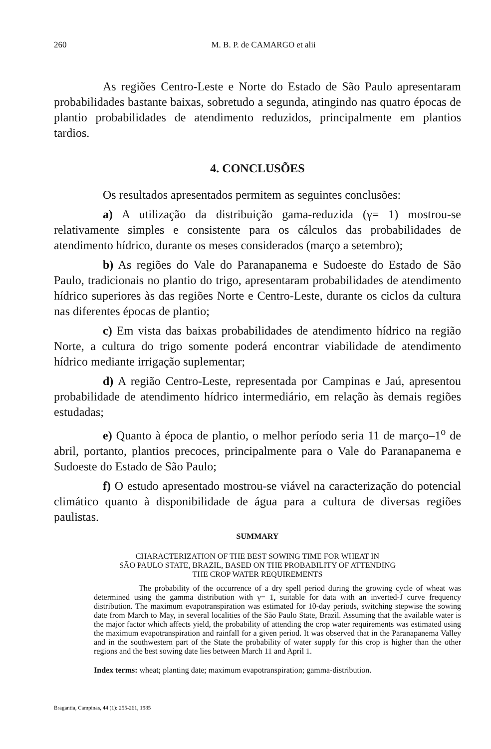260 M. B. P. de CAMARGO et alii
As regiões Centro-Leste e Norte do Estado de São Paulo apresentaram probabilidades bastante baixas, sobretudo a segunda, atingindo nas quatro épocas de plantio probabilidades de atendimento reduzidos, principalmente em plantios tardios.
4. CONCLUSÕES
Os resultados apresentados permitem as seguintes conclusões:
a) A utilização da distribuição gama-reduzida (γ= 1) mostrou-se relativamente simples e consistente para os cálculos das probabilidades de atendimento hídrico, durante os meses considerados (março a setembro);
b) As regiões do Vale do Paranapanema e Sudoeste do Estado de São Paulo, tradicionais no plantio do trigo, apresentaram probabilidades de atendimento hídrico superiores às das regiões Norte e Centro-Leste, durante os ciclos da cultura nas diferentes épocas de plantio;
c) Em vista das baixas probabilidades de atendimento hídrico na região Norte, a cultura do trigo somente poderá encontrar viabilidade de atendimento hídrico mediante irrigação suplementar;
d) A região Centro-Leste, representada por Campinas e Jaú, apresentou probabilidade de atendimento hídrico intermediário, em relação às demais regiões estudadas;
e) Quanto à época de plantio, o melhor período seria 11 de março–1<sup>o</sup> de abril, portanto, plantios precoces, principalmente para o Vale do Paranapanema e Sudoeste do Estado de São Paulo;
f) O estudo apresentado mostrou-se viável na caracterização do potencial climático quanto à disponibilidade de água para a cultura de diversas regiões paulistas.
SUMMARY
CHARACTERIZATION OF THE BEST SOWING TIME FOR WHEAT IN
SÃO PAULO STATE, BRAZIL, BASED ON THE PROBABILITY OF ATTENDING
THE CROP WATER REQUIREMENTS
The probability of the occurrence of a dry spell period during the growing cycle of wheat was determined using the gamma distribution with γ= 1, suitable for data with an inverted-J curve frequency distribution. The maximum evapotranspiration was estimated for 10-day periods, switching stepwise the sowing date from March to May, in several localities of the São Paulo State, Brazil. Assuming that the available water is the major factor which affects yield, the probability of attending the crop water requirements was estimated using the maximum evapotranspiration and rainfall for a given period. It was observed that in the Paranapanema Valley and in the southwestern part of the State the probability of water supply for this crop is higher than the other regions and the best sowing date lies between March 11 and April 1.
Index terms: wheat; planting date; maximum evapotranspiration; gamma-distribution.
Bragantia, Campinas, 44 (1): 255-261, 1985